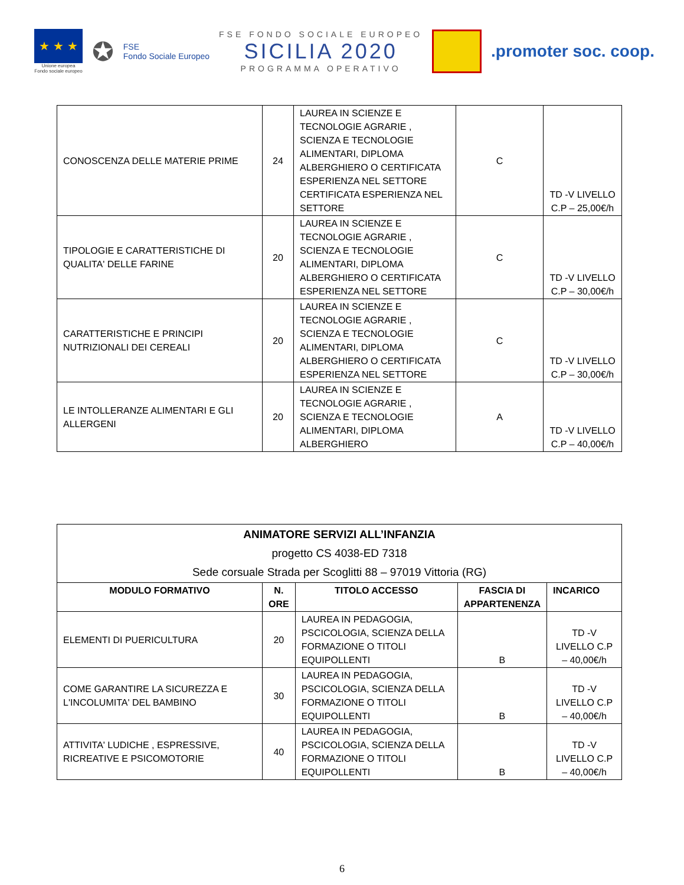★ ★ ★
Unione europea
Fondo sociale europeo
✪
FSE
Fondo Sociale Europeo
FSE FONDO SOCIALE EUROPEO
SICILIA 2020
PROGRAMMA OPERATIVO
.promoter soc. coop.
| CONOSCENZA DELLE MATERIE PRIME | 24 | LAUREA IN SCIENZE E TECNOLOGIE AGRARIE , SCIENZA E TECNOLOGIE ALIMENTARI, DIPLOMA ALBERGHIERO O CERTIFICATA ESPERIENZA NEL SETTORE CERTIFICATA ESPERIENZA NEL SETTORE | C | TD -V LIVELLO C.P – 25,00€/h |
| TIPOLOGIE E CARATTERISTICHE DI QUALITA' DELLE FARINE | 20 | LAUREA IN SCIENZE E TECNOLOGIE AGRARIE , SCIENZA E TECNOLOGIE ALIMENTARI, DIPLOMA ALBERGHIERO O CERTIFICATA ESPERIENZA NEL SETTORE | C | TD -V LIVELLO C.P – 30,00€/h |
| CARATTERISTICHE E PRINCIPI NUTRIZIONALI DEI CEREALI | 20 | LAUREA IN SCIENZE E TECNOLOGIE AGRARIE , SCIENZA E TECNOLOGIE ALIMENTARI, DIPLOMA ALBERGHIERO O CERTIFICATA ESPERIENZA NEL SETTORE | C | TD -V LIVELLO C.P – 30,00€/h |
| LE INTOLLERANZE ALIMENTARI E GLI ALLERGENI | 20 | LAUREA IN SCIENZE E TECNOLOGIE AGRARIE , SCIENZA E TECNOLOGIE ALIMENTARI, DIPLOMA ALBERGHIERO | A | TD -V LIVELLO C.P – 40,00€/h |
| ANIMATORE SERVIZI ALL’INFANZIA progetto CS 4038-ED 7318 Sede corsuale Strada per Scoglitti 88 – 97019 Vittoria (RG) | | | | |
| MODULO FORMATIVO | N. ORE | TITOLO ACCESSO | FASCIA DI APPARTENENZA | INCARICO |
| ELEMENTI DI PUERICULTURA | 20 | LAUREA IN PEDAGOGIA, PSCICOLOGIA, SCIENZA DELLA FORMAZIONE O TITOLI EQUIPOLLENTI | B | TD -V LIVELLO C.P – 40,00€/h |
| COME GARANTIRE LA SICUREZZA E L'INCOLUMITA' DEL BAMBINO | 30 | LAUREA IN PEDAGOGIA, PSCICOLOGIA, SCIENZA DELLA FORMAZIONE O TITOLI EQUIPOLLENTI | B | TD -V LIVELLO C.P – 40,00€/h |
| ATTIVITA' LUDICHE , ESPRESSIVE, RICREATIVE E PSICOMOTORIE | 40 | LAUREA IN PEDAGOGIA, PSCICOLOGIA, SCIENZA DELLA FORMAZIONE O TITOLI EQUIPOLLENTI | B | TD -V LIVELLO C.P – 40,00€/h |
6